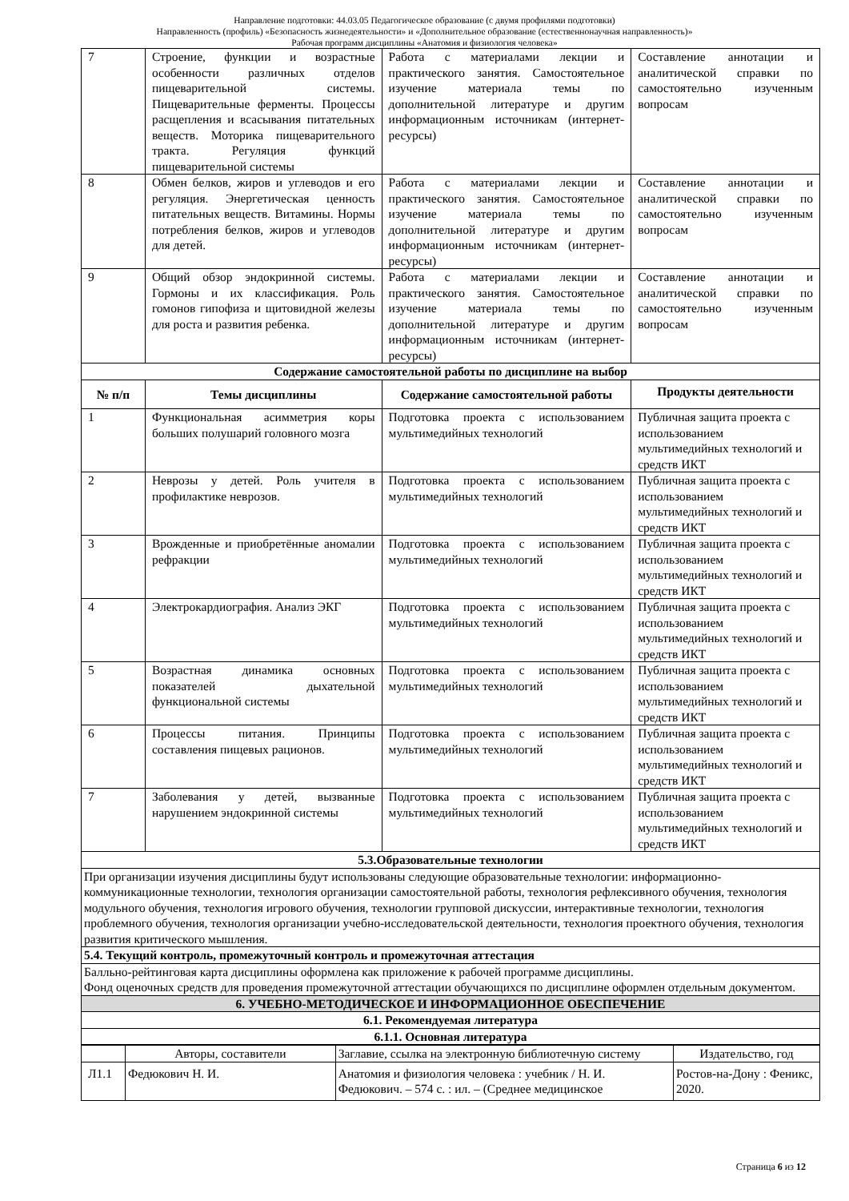Направление подготовки: 44.03.05 Педагогическое образование (с двумя профилями подготовки)
Направленность (профиль) «Безопасность жизнедеятельности» и «Дополнительное образование (естественнонаучная направленность)»
Рабочая программ дисциплины «Анатомия и физиология человека»
| 7 | Строение, функции и возрастные особенности различных отделов пищеварительной системы. Пищеварительные ферменты. Процессы расщепления и всасывания питательных веществ. Моторика пищеварительного тракта. Регуляция функций пищеварительной системы | Работа с материалами лекции и практического занятия. Самостоятельное изучение материала темы по дополнительной литературе и другим информационным источникам (интернет-ресурсы) | Составление аннотации и аналитической справки по самостоятельно изученным вопросам |
| 8 | Обмен белков, жиров и углеводов и его регуляция. Энергетическая ценность питательных веществ. Витамины. Нормы потребления белков, жиров и углеводов для детей. | Работа с материалами лекции и практического занятия. Самостоятельное изучение материала темы по дополнительной литературе и другим информационным источникам (интернет-ресурсы) | Составление аннотации и аналитической справки по самостоятельно изученным вопросам |
| 9 | Общий обзор эндокринной системы. Гормоны и их классификация. Роль гомонов гипофиза и щитовидной железы для роста и развития ребенка. | Работа с материалами лекции и практического занятия. Самостоятельное изучение материала темы по дополнительной литературе и другим информационным источникам (интернет-ресурсы) | Составление аннотации и аналитической справки по самостоятельно изученным вопросам |
| Содержание самостоятельной работы по дисциплине на выбор | | | |
| № п/п | Темы дисциплины | Содержание самостоятельной работы | Продукты деятельности |
| 1 | Функциональная асимметрия коры больших полушарий головного мозга | Подготовка проекта с использованием мультимедийных технологий | Публичная защита проекта с использованием мультимедийных технологий и средств ИКТ |
| 2 | Неврозы у детей. Роль учителя в профилактике неврозов. | Подготовка проекта с использованием мультимедийных технологий | Публичная защита проекта с использованием мультимедийных технологий и средств ИКТ |
| 3 | Врожденные и приобретённые аномалии рефракции | Подготовка проекта с использованием мультимедийных технологий | Публичная защита проекта с использованием мультимедийных технологий и средств ИКТ |
| 4 | Электрокардиография. Анализ ЭКГ | Подготовка проекта с использованием мультимедийных технологий | Публичная защита проекта с использованием мультимедийных технологий и средств ИКТ |
| 5 | Возрастная динамика основных показателей дыхательной функциональной системы | Подготовка проекта с использованием мультимедийных технологий | Публичная защита проекта с использованием мультимедийных технологий и средств ИКТ |
| 6 | Процессы питания. Принципы составления пищевых рационов. | Подготовка проекта с использованием мультимедийных технологий | Публичная защита проекта с использованием мультимедийных технологий и средств ИКТ |
| 7 | Заболевания у детей, вызванные нарушением эндокринной системы | Подготовка проекта с использованием мультимедийных технологий | Публичная защита проекта с использованием мультимедийных технологий и средств ИКТ |
| 5.3.Образовательные технологии | | | |
| При организации изучения дисциплины будут использованы следующие образовательные технологии: информационно-коммуникационные технологии, технология организации самостоятельной работы, технология рефлексивного обучения, технология модульного обучения, технология игрового обучения, технологии групповой дискуссии, интерактивные технологии, технология проблемного обучения, технология организации учебно-исследовательской деятельности, технология проектного обучения, технология развития критического мышления. | | | |
| 5.4. Текущий контроль, промежуточный контроль и промежуточная аттестация | | | |
| Балльно-рейтинговая карта дисциплины оформлена как приложение к рабочей программе дисциплины. Фонд оценочных средств для проведения промежуточной аттестации обучающихся по дисциплине оформлен отдельным документом. | | | |
| 6. УЧЕБНО-МЕТОДИЧЕСКОЕ И ИНФОРМАЦИОННОЕ ОБЕСПЕЧЕНИЕ | | | |
| 6.1. Рекомендуемая литература | | | |
| 6.1.1. Основная литература | | | |
| | Авторы, составители | Заглавие, ссылка на электронную библиотечную систему | Издательство, год |
| Л1.1 | Федюкович Н. И. | Анатомия и физиология человека : учебник / Н. И. Федюкович. – 574 с. : ил. – (Среднее медицинское | Ростов-на-Дону : Феникс, 2020. |
Страница 6 из 12